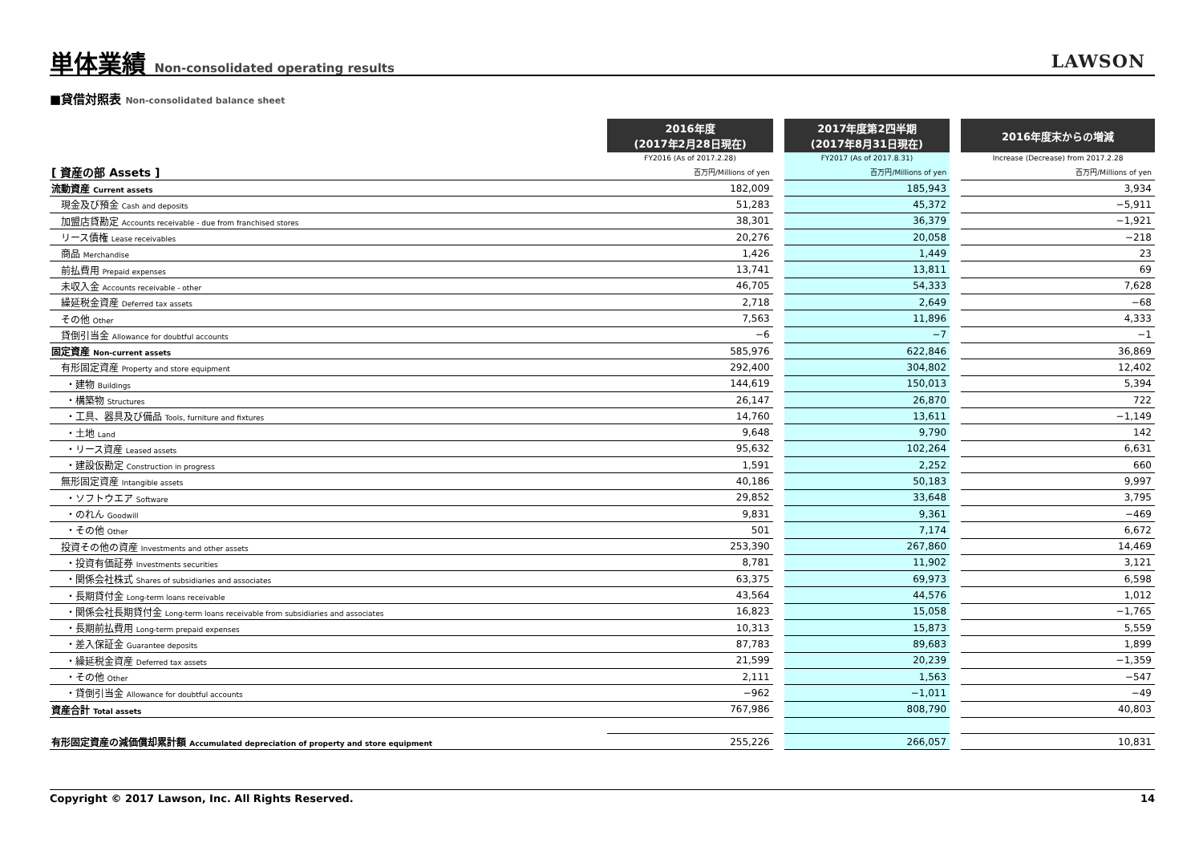単体業績 Non-consolidated operating results
LAWSON
■貸借対照表 Non-consolidated balance sheet
| | 2016年度 (2017年2月28日現在) | | 2017年度第2四半期 (2017年8月31日現在) | | 2016年度末からの増減 |
| | FY2016 (As of 2017.2.28) | | FY2017 (As of 2017.8.31) | | Increase (Decrease) from 2017.2.28 |
| [ 資産の部 Assets ] | 百万円/Millions of yen | | 百万円/Millions of yen | | 百万円/Millions of yen |
| 流動資産 Current assets | 182,009 | | 185,943 | | 3,934 |
| 現金及び預金 Cash and deposits | 51,283 | | 45,372 | | −5,911 |
| 加盟店貸勘定 Accounts receivable - due from franchised stores | 38,301 | | 36,379 | | −1,921 |
| リース債権 Lease receivables | 20,276 | | 20,058 | | −218 |
| 商品 Merchandise | 1,426 | | 1,449 | | 23 |
| 前払費用 Prepaid expenses | 13,741 | | 13,811 | | 69 |
| 未収入金 Accounts receivable - other | 46,705 | | 54,333 | | 7,628 |
| 繰延税金資産 Deferred tax assets | 2,718 | | 2,649 | | −68 |
| その他 Other | 7,563 | | 11,896 | | 4,333 |
| 貸倒引当金 Allowance for doubtful accounts | −6 | | −7 | | −1 |
| 固定資産 Non-current assets | 585,976 | | 622,846 | | 36,869 |
| 有形固定資産 Property and store equipment | 292,400 | | 304,802 | | 12,402 |
| ・建物 Buildings | 144,619 | | 150,013 | | 5,394 |
| ・構築物 Structures | 26,147 | | 26,870 | | 722 |
| ・工具、器具及び備品 Tools, furniture and fixtures | 14,760 | | 13,611 | | −1,149 |
| ・土地 Land | 9,648 | | 9,790 | | 142 |
| ・リース資産 Leased assets | 95,632 | | 102,264 | | 6,631 |
| ・建設仮勘定 Construction in progress | 1,591 | | 2,252 | | 660 |
| 無形固定資産 Intangible assets | 40,186 | | 50,183 | | 9,997 |
| ・ソフトウエア Software | 29,852 | | 33,648 | | 3,795 |
| ・のれん Goodwill | 9,831 | | 9,361 | | −469 |
| ・その他 Other | 501 | | 7,174 | | 6,672 |
| 投資その他の資産 Investments and other assets | 253,390 | | 267,860 | | 14,469 |
| ・投資有価証券 Investments securities | 8,781 | | 11,902 | | 3,121 |
| ・関係会社株式 Shares of subsidiaries and associates | 63,375 | | 69,973 | | 6,598 |
| ・長期貸付金 Long-term loans receivable | 43,564 | | 44,576 | | 1,012 |
| ・関係会社長期貸付金 Long-term loans receivable from subsidiaries and associates | 16,823 | | 15,058 | | −1,765 |
| ・長期前払費用 Long-term prepaid expenses | 10,313 | | 15,873 | | 5,559 |
| ・差入保証金 Guarantee deposits | 87,783 | | 89,683 | | 1,899 |
| ・繰延税金資産 Deferred tax assets | 21,599 | | 20,239 | | −1,359 |
| ・その他 Other | 2,111 | | 1,563 | | −547 |
| ・貸倒引当金 Allowance for doubtful accounts | −962 | | −1,011 | | −49 |
| 資産合計 Total assets | 767,986 | | 808,790 | | 40,803 |
| 有形固定資産の減価償却累計額 Accumulated depreciation of property and store equipment | 255,226 | | 266,057 | | 10,831 |
Copyright © 2017 Lawson, Inc. All Rights Reserved. 14